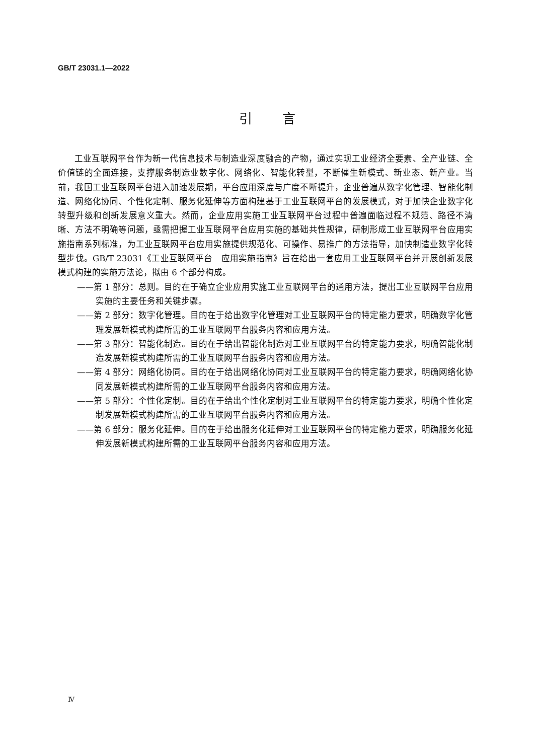GB/T 23031.1—2022
引言
工业互联网平台作为新一代信息技术与制造业深度融合的产物，通过实现工业经济全要素、全产业链、全价值链的全面连接，支撑服务制造业数字化、网络化、智能化转型，不断催生新模式、新业态、新产业。当前，我国工业互联网平台进入加速发展期，平台应用深度与广度不断提升，企业普遍从数字化管理、智能化制造、网络化协同、个性化定制、服务化延伸等方面构建基于工业互联网平台的发展模式，对于加快企业数字化转型升级和创新发展意义重大。然而，企业应用实施工业互联网平台过程中普遍面临过程不规范、路径不清晰、方法不明确等问题，亟需把握工业互联网平台应用实施的基础共性规律，研制形成工业互联网平台应用实施指南系列标准，为工业互联网平台应用实施提供规范化、可操作、易推广的方法指导，加快制造业数字化转型步伐。GB/T 23031《工业互联网平台　应用实施指南》旨在给出一套应用工业互联网平台并开展创新发展模式构建的实施方法论，拟由 6 个部分构成。
——第 1 部分：总则。目的在于确立企业应用实施工业互联网平台的通用方法，提出工业互联网平台应用实施的主要任务和关键步骤。
——第 2 部分：数字化管理。目的在于给出数字化管理对工业互联网平台的特定能力要求，明确数字化管理发展新模式构建所需的工业互联网平台服务内容和应用方法。
——第 3 部分：智能化制造。目的在于给出智能化制造对工业互联网平台的特定能力要求，明确智能化制造发展新模式构建所需的工业互联网平台服务内容和应用方法。
——第 4 部分：网络化协同。目的在于给出网络化协同对工业互联网平台的特定能力要求，明确网络化协同发展新模式构建所需的工业互联网平台服务内容和应用方法。
——第 5 部分：个性化定制。目的在于给出个性化定制对工业互联网平台的特定能力要求，明确个性化定制发展新模式构建所需的工业互联网平台服务内容和应用方法。
——第 6 部分：服务化延伸。目的在于给出服务化延伸对工业互联网平台的特定能力要求，明确服务化延伸发展新模式构建所需的工业互联网平台服务内容和应用方法。
Ⅳ